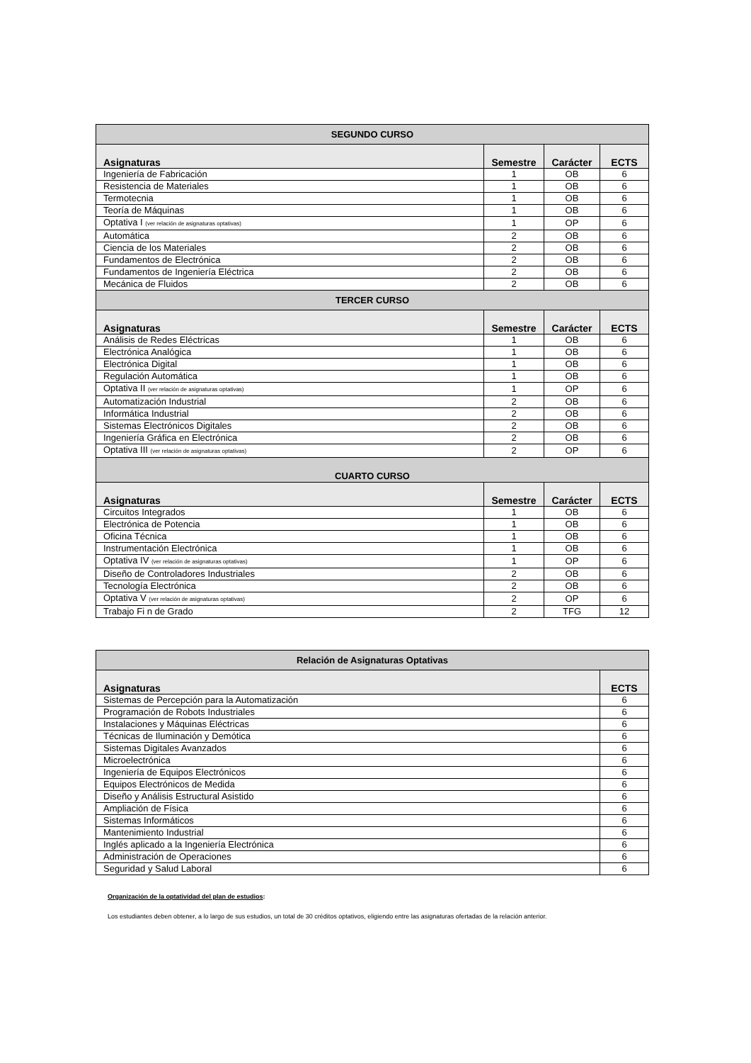| SEGUNDO CURSO | | | |
| --- | --- | --- | --- |
| Asignaturas | Semestre | Carácter | ECTS |
| Ingeniería de Fabricación | 1 | OB | 6 |
| Resistencia de Materiales | 1 | OB | 6 |
| Termotecnia | 1 | OB | 6 |
| Teoría de Máquinas | 1 | OB | 6 |
| Optativa I (ver relación de asignaturas optativas) | 1 | OP | 6 |
| Automática | 2 | OB | 6 |
| Ciencia de los Materiales | 2 | OB | 6 |
| Fundamentos de Electrónica | 2 | OB | 6 |
| Fundamentos de Ingeniería Eléctrica | 2 | OB | 6 |
| Mecánica de Fluidos | 2 | OB | 6 |
| TERCER CURSO | | | |
| Asignaturas | Semestre | Carácter | ECTS |
| Análisis de Redes Eléctricas | 1 | OB | 6 |
| Electrónica Analógica | 1 | OB | 6 |
| Electrónica Digital | 1 | OB | 6 |
| Regulación Automática | 1 | OB | 6 |
| Optativa II (ver relación de asignaturas optativas) | 1 | OP | 6 |
| Automatización Industrial | 2 | OB | 6 |
| Informática Industrial | 2 | OB | 6 |
| Sistemas Electrónicos Digitales | 2 | OB | 6 |
| Ingeniería Gráfica en Electrónica | 2 | OB | 6 |
| Optativa III (ver relación de asignaturas optativas) | 2 | OP | 6 |
| CUARTO CURSO | | | |
| Asignaturas | Semestre | Carácter | ECTS |
| Circuitos Integrados | 1 | OB | 6 |
| Electrónica de Potencia | 1 | OB | 6 |
| Oficina Técnica | 1 | OB | 6 |
| Instrumentación Electrónica | 1 | OB | 6 |
| Optativa IV (ver relación de asignaturas optativas) | 1 | OP | 6 |
| Diseño de Controladores Industriales | 2 | OB | 6 |
| Tecnología Electrónica | 2 | OB | 6 |
| Optativa V (ver relación de asignaturas optativas) | 2 | OP | 6 |
| Trabajo Fi n de Grado | 2 | TFG | 12 |
| Relación de Asignaturas Optativas | |
| --- | --- |
| Asignaturas | ECTS |
| Sistemas de Percepción para la Automatización | 6 |
| Programación de Robots Industriales | 6 |
| Instalaciones y Máquinas Eléctricas | 6 |
| Técnicas de Iluminación y Demótica | 6 |
| Sistemas Digitales Avanzados | 6 |
| Microelectrónica | 6 |
| Ingeniería de Equipos Electrónicos | 6 |
| Equipos Electrónicos de Medida | 6 |
| Diseño y Análisis Estructural Asistido | 6 |
| Ampliación de Física | 6 |
| Sistemas Informáticos | 6 |
| Mantenimiento Industrial | 6 |
| Inglés aplicado a la Ingeniería Electrónica | 6 |
| Administración de Operaciones | 6 |
| Seguridad y Salud Laboral | 6 |
Organización de la optatividad del plan de estudios:
Los estudiantes deben obtener, a lo largo de sus estudios, un total de 30 créditos optativos, eligiendo entre las asignaturas ofertadas de la relación anterior.